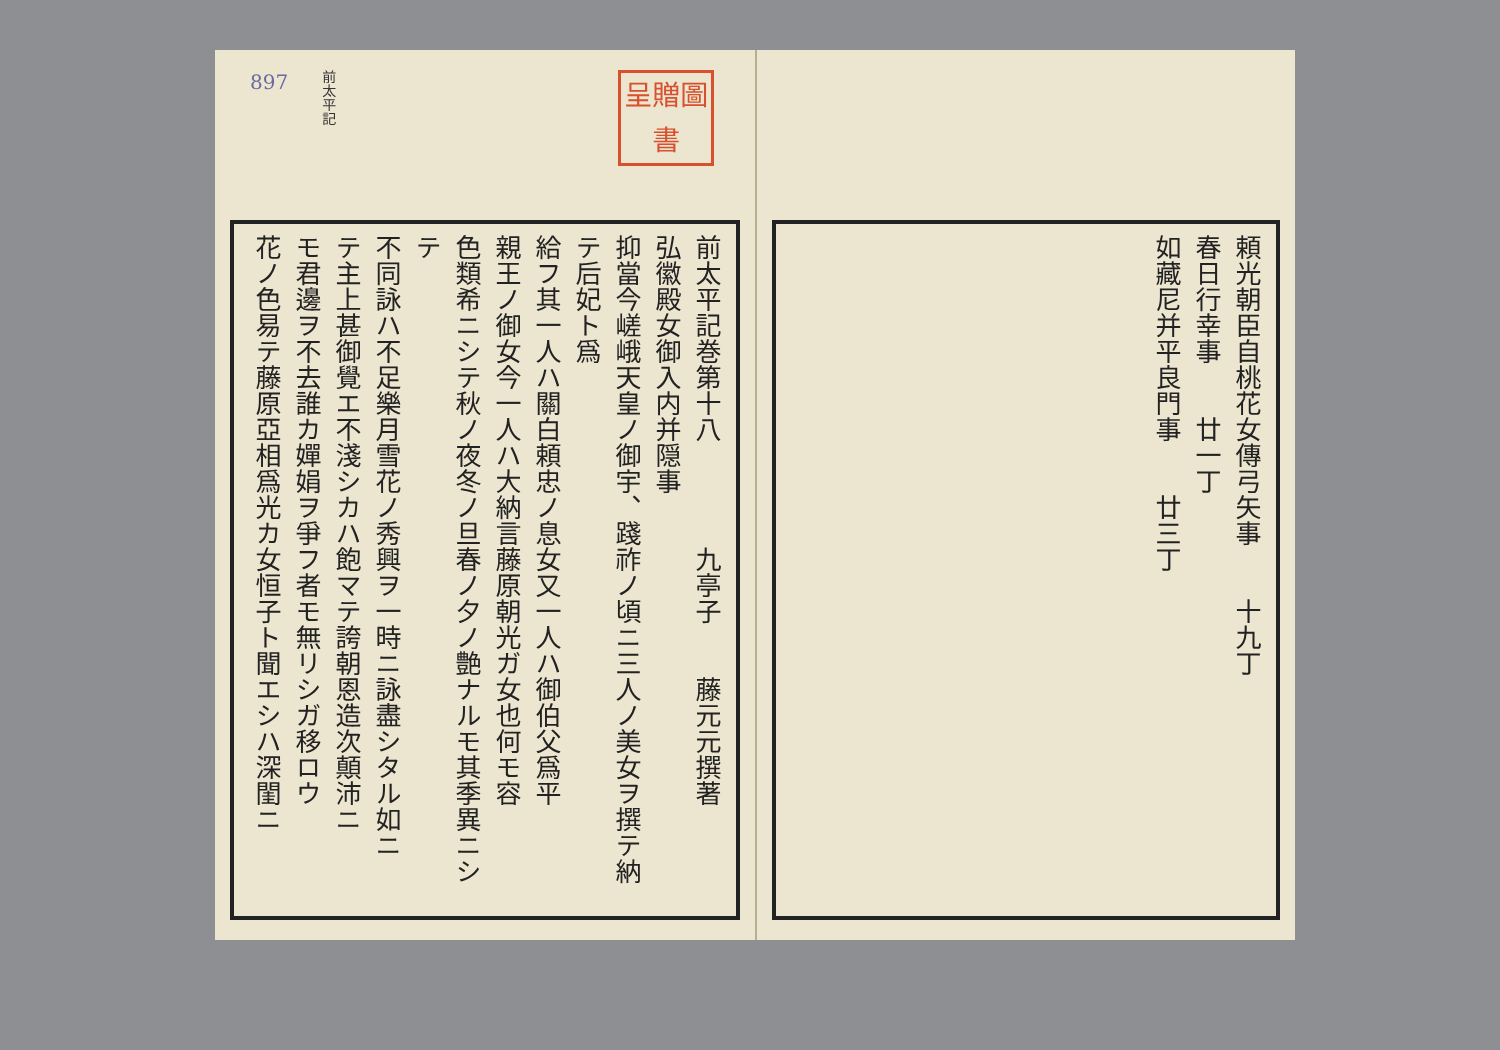897
前太平記
呈贈圖書
前太平記巻第十八　　　　九亭子　　藤元元撰著
弘徽殿女御入内并隠事
抑當今嵯峨天皇ノ御宇、踐祚ノ頃ニ三人ノ美女ヲ撰テ納テ后妃ト爲
給フ其一人ハ關白頼忠ノ息女又一人ハ御伯父爲平
親王ノ御女今一人ハ大納言藤原朝光ガ女也何モ容
色類希ニシテ秋ノ夜冬ノ旦春ノ夕ノ艶ナルモ其季異ニシテ
不同詠ハ不足樂月雪花ノ秀興ヲ一時ニ詠盡シタル如ニ
テ主上甚御覺エ不淺シカハ飽マテ誇朝恩造次顛沛ニ
モ君邊ヲ不去誰カ嬋娟ヲ爭フ者モ無リシガ移ロウ
花ノ色易テ藤原亞相爲光カ女恒子ト聞エシハ深閨ニ
頼光朝臣自桃花女傳弓矢事　　十九丁
春日行幸事　　廿一丁
如藏尼并平良門事　　廿三丁